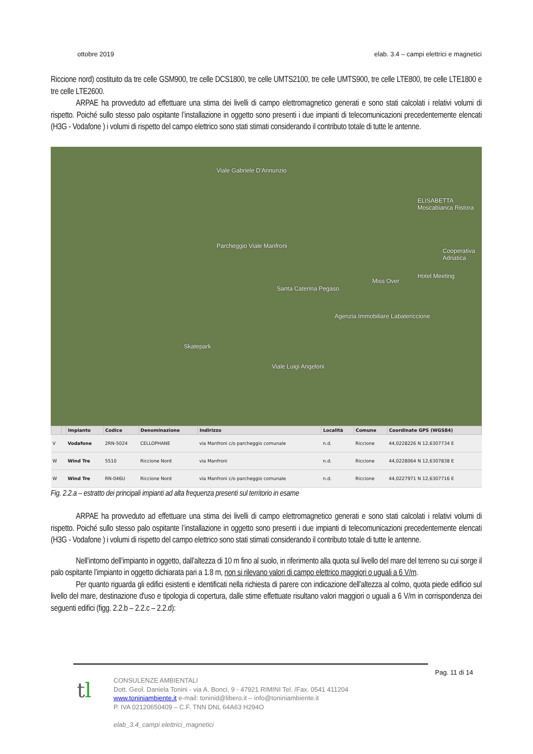ottobre 2019 elab. 3.4 – campi elettrici e magnetici
Riccione nord) costituito da tre celle GSM900, tre celle DCS1800, tre celle UMTS2100, tre celle UMTS900, tre celle LTE800, tre celle LTE1800 e tre celle LTE2600.
ARPAE ha provveduto ad effettuare una stima dei livelli di campo elettromagnetico generati e sono stati calcolati i relativi volumi di rispetto. Poiché sullo stesso palo ospitante l’installazione in oggetto sono presenti i due impianti di telecomunicazioni precedentemente elencati (H3G - Vodafone ) i volumi di rispetto del campo elettrico sono stati stimati considerando il contributo totale di tutte le antenne.
Viale Gabriele D'Annunzio
Parcheggio Viale Manfroni
Santa Caterina Pegaso
Agenzia Immobiliare Labatericcione
Skatepark
Hotel Meeting
Miss Over
ELISABETTA Moscabianca Ristora
Cooperativa Adriatica
Viale Luigi Angeloni
| | | Impianto | Codice | Denominazione | Indirizzo | Località | Comune | Coordinate GPS (WGS84) |
| --- | --- | --- | --- | --- | --- | --- | --- | --- |
| V | | Vodafone | 2RN-5024 | CELLOPHANE | via Manfroni c/o parcheggio comunale | n.d. | Riccione | 44,0228226 N 12,6307734 E |
| W | | Wind Tre | 5510 | Riccione Nord | via Manfroni | n.d. | Riccione | 44,0228064 N 12,6307838 E |
| W | | Wind Tre | RN-046U | Riccione Nord | via Manfroni c/o parcheggio comunale | n.d. | Riccione | 44,0227971 N 12,6307716 E |
Fig. 2.2.a – estratto dei principali impianti ad alta frequenza presenti sul territorio in esame
ARPAE ha provveduto ad effettuare una stima dei livelli di campo elettromagnetico generati e sono stati calcolati i relativi volumi di rispetto. Poiché sullo stesso palo ospitante l’installazione in oggetto sono presenti i due impianti di telecomunicazioni precedentemente elencati (H3G - Vodafone ) i volumi di rispetto del campo elettrico sono stati stimati considerando il contributo totale di tutte le antenne.
Nell’intorno dell’impianto in oggetto, dall’altezza di 10 m fino al suolo, in riferimento alla quota sul livello del mare del terreno su cui sorge il palo ospitante l’impianto in oggetto dichiarata pari a 1.8 m, non si rilevano valori di campo elettrico maggiori o uguali a 6 V/m.
Per quanto riguarda gli edifici esistenti e identificati nella richiesta di parere con indicazione dell’altezza al colmo, quota piede edificio sul livello del mare, destinazione d'uso e tipologia di copertura, dalle stime effettuate risultano valori maggiori o uguali a 6 V/m in corrispondenza dei seguenti edifici (figg. 2.2.b – 2.2.c – 2.2.d):
Pag. 11 di 14
tl
CONSULENZE AMBIENTALI
Dott. Geol. Daniela Tonini - via A. Bonci, 9 - 47921 RIMINI Tel. /Fax. 0541 411204
www.toniniambiente.it e-mail: toninid@libero.it – info@toniniambiente.it
P. IVA 02120650409 – C.F. TNN DNL 64A63 H294O
elab_3.4_campi elettrici_magnetici